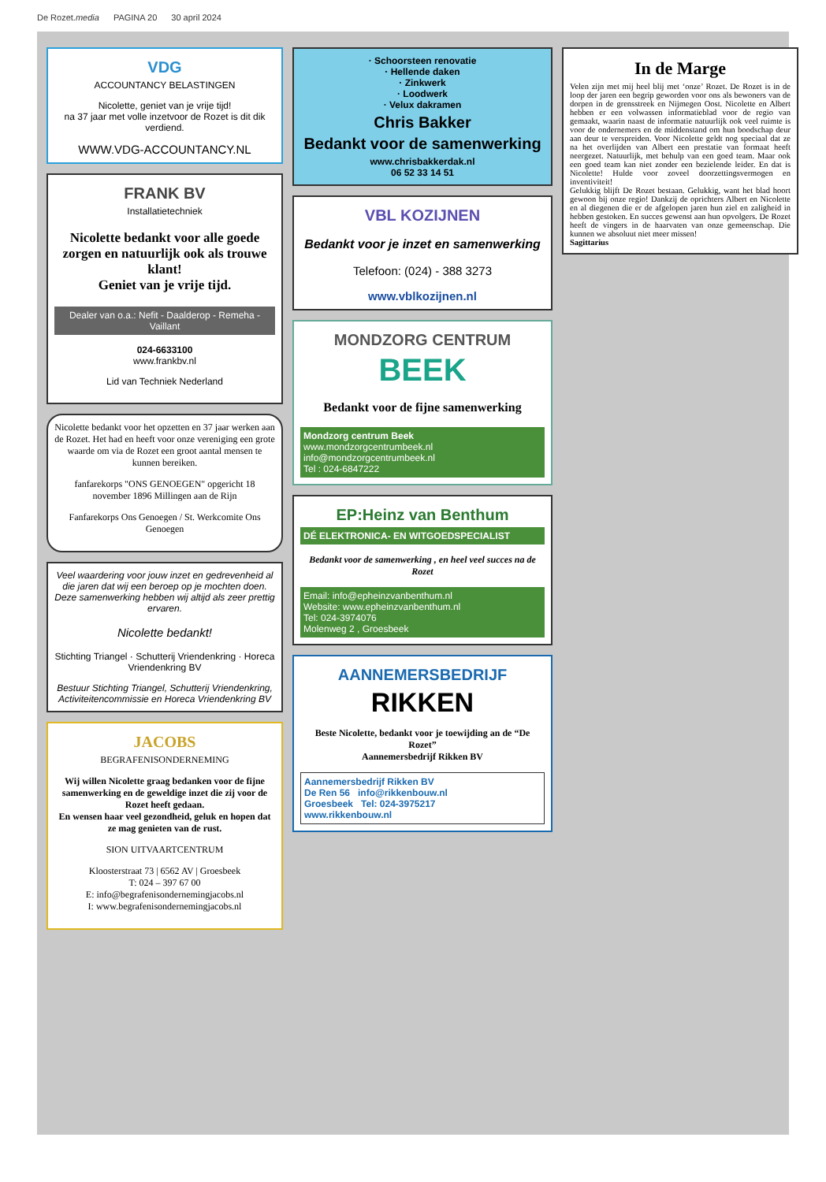De Rozet.media PAGINA 20 30 april 2024
VDG
ACCOUNTANCY BELASTINGEN
Nicolette, geniet van je vrije tijd!
na 37 jaar met volle inzetvoor de Rozet is dit dik verdiend.
WWW.VDG-ACCOUNTANCY.NL
FRANK BV
Installatietechniek
Nicolette bedankt voor alle goede zorgen en natuurlijk ook als trouwe klant!
Geniet van je vrije tijd.
Dealer van o.a.: Nefit - Daalderop - Remeha - Vaillant
024-6633100
www.frankbv.nl
Lid van Techniek Nederland
Nicolette bedankt voor het opzetten en 37 jaar werken aan de Rozet. Het had en heeft voor onze vereniging een grote waarde om via de Rozet een groot aantal mensen te kunnen bereiken.
fanfarekorps "ONS GENOEGEN" opgericht 18 november 1896 Millingen aan de Rijn
Fanfarekorps Ons Genoegen / St. Werkcomite Ons Genoegen
Veel waardering voor jouw inzet en gedrevenheid al die jaren dat wij een beroep op je mochten doen. Deze samenwerking hebben wij altijd als zeer prettig ervaren.
Nicolette bedankt!
Stichting Triangel · Schutterij Vriendenkring · Horeca Vriendenkring BV
Bestuur Stichting Triangel, Schutterij Vriendenkring, Activiteitencommissie en Horeca Vriendenkring BV
JACOBS
BEGRAFENISONDERNEMING
Wij willen Nicolette graag bedanken voor de fijne samenwerking en de geweldige inzet die zij voor de Rozet heeft gedaan.
En wensen haar veel gezondheid, geluk en hopen dat ze mag genieten van de rust.
SION UITVAARTCENTRUM
Kloosterstraat 73 | 6562 AV | Groesbeek
T: 024 – 397 67 00
E: info@begrafenisondernemingjacobs.nl
I: www.begrafenisondernemingjacobs.nl
· Schoorsteen renovatie
· Hellende daken
· Zinkwerk
· Loodwerk
· Velux dakramen
Chris Bakker
Bedankt voor de samenwerking
www.chrisbakkerdak.nl
06 52 33 14 51
VBL KOZIJNEN
Bedankt voor je inzet en samenwerking
Telefoon: (024) - 388 3273
www.vblkozijnen.nl
MONDZORG CENTRUM
BEEK
Bedankt voor de fijne samenwerking
Mondzorg centrum Beek
www.mondzorgcentrumbeek.nl
info@mondzorgcentrumbeek.nl
Tel : 024-6847222
EP:Heinz van Benthum
DÉ ELEKTRONICA- EN WITGOEDSPECIALIST
Bedankt voor de samenwerking , en heel veel succes na de Rozet
Email: info@epheinzvanbenthum.nl
Website: www.epheinzvanbenthum.nl
Tel: 024-3974076
Molenweg 2 , Groesbeek
AANNEMERSBEDRIJF
RIKKEN
Beste Nicolette, bedankt voor je toewijding an de “De Rozet”
Aannemersbedrijf Rikken BV
Aannemersbedrijf Rikken BV
De Ren 56 info@rikkenbouw.nl
Groesbeek Tel: 024-3975217
www.rikkenbouw.nl
In de Marge
Velen zijn met mij heel blij met ‘onze’ Rozet. De Rozet is in de loop der jaren een begrip geworden voor ons als bewoners van de dorpen in de grensstreek en Nijmegen Oost. Nicolette en Albert hebben er een volwassen informatieblad voor de regio van gemaakt, waarin naast de informatie natuurlijk ook veel ruimte is voor de ondernemers en de middenstand om hun boodschap deur aan deur te verspreiden. Voor Nicolette geldt nog speciaal dat ze na het overlijden van Albert een prestatie van formaat heeft neergezet. Natuurlijk, met behulp van een goed team. Maar ook een goed team kan niet zonder een bezielende leider. En dat is Nicolette! Hulde voor zoveel doorzettingsvermogen en inventiviteit!
Gelukkig blijft De Rozet bestaan. Gelukkig, want het blad hoort gewoon bij onze regio! Dankzij de oprichters Albert en Nicolette en al diegenen die er de afgelopen jaren hun ziel en zaligheid in hebben gestoken. En succes gewenst aan hun opvolgers. De Rozet heeft de vingers in de haarvaten van onze gemeenschap. Die kunnen we absoluut niet meer missen!
Sagittarius